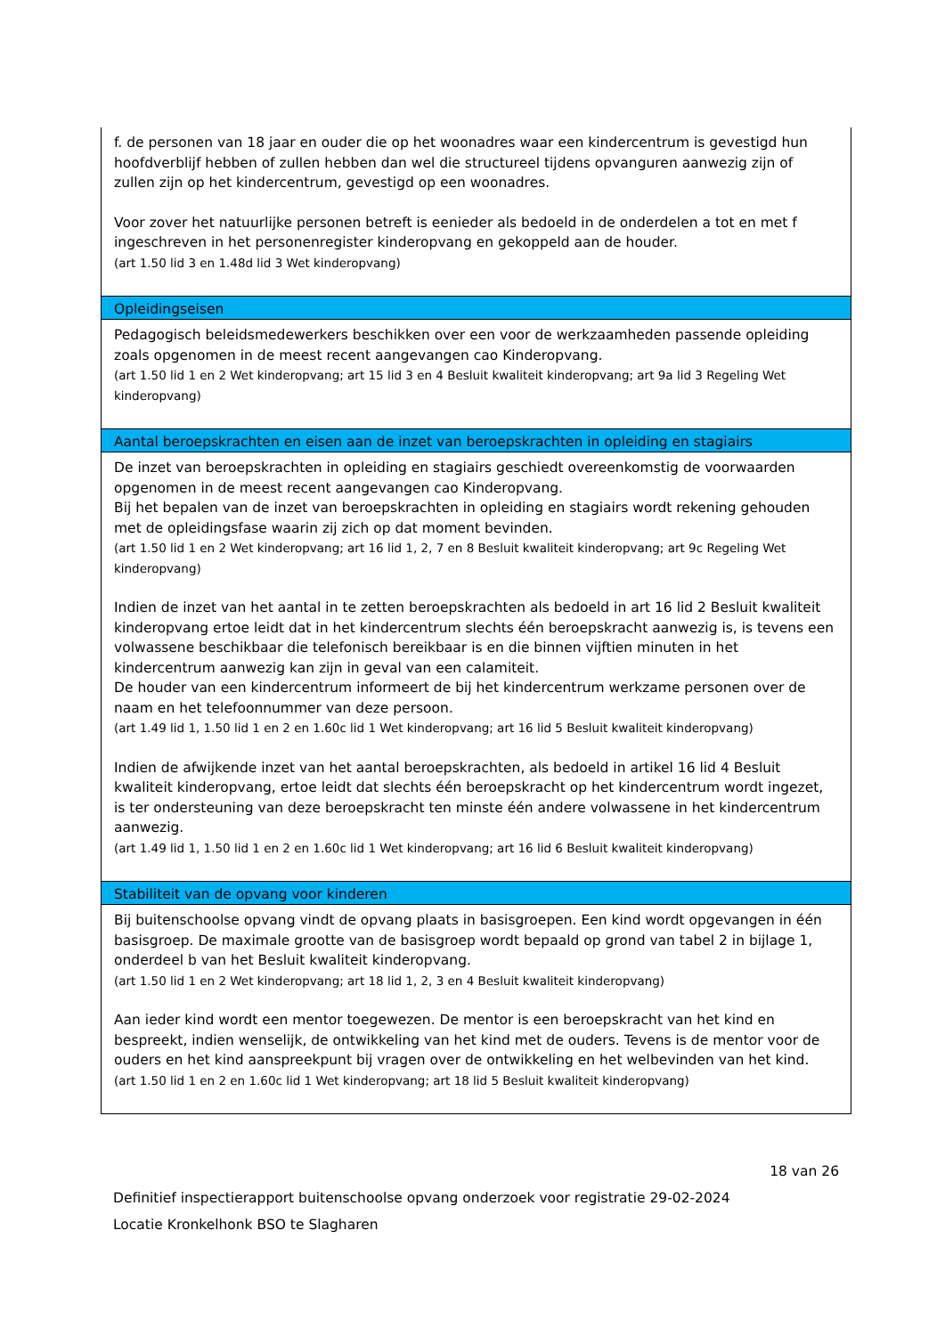| f. de personen van 18 jaar en ouder die op het woonadres waar een kindercentrum is gevestigd hun hoofdverblijf hebben of zullen hebben dan wel die structureel tijdens opvanguren aanwezig zijn of zullen zijn op het kindercentrum, gevestigd op een woonadres. Voor zover het natuurlijke personen betreft is eenieder als bedoeld in de onderdelen a tot en met f ingeschreven in het personenregister kinderopvang en gekoppeld aan de houder. (art 1.50 lid 3 en 1.48d lid 3 Wet kinderopvang) |
| Opleidingseisen |
| Pedagogisch beleidsmedewerkers beschikken over een voor de werkzaamheden passende opleiding zoals opgenomen in de meest recent aangevangen cao Kinderopvang. (art 1.50 lid 1 en 2 Wet kinderopvang; art 15 lid 3 en 4 Besluit kwaliteit kinderopvang; art 9a lid 3 Regeling Wet kinderopvang) |
| Aantal beroepskrachten en eisen aan de inzet van beroepskrachten in opleiding en stagiairs |
| De inzet van beroepskrachten in opleiding en stagiairs geschiedt overeenkomstig de voorwaarden opgenomen in de meest recent aangevangen cao Kinderopvang. Bij het bepalen van de inzet van beroepskrachten in opleiding en stagiairs wordt rekening gehouden met de opleidingsfase waarin zij zich op dat moment bevinden. (art 1.50 lid 1 en 2 Wet kinderopvang; art 16 lid 1, 2, 7 en 8 Besluit kwaliteit kinderopvang; art 9c Regeling Wet kinderopvang) Indien de inzet van het aantal in te zetten beroepskrachten als bedoeld in art 16 lid 2 Besluit kwaliteit kinderopvang ertoe leidt dat in het kindercentrum slechts één beroepskracht aanwezig is, is tevens een volwassene beschikbaar die telefonisch bereikbaar is en die binnen vijftien minuten in het kindercentrum aanwezig kan zijn in geval van een calamiteit. De houder van een kindercentrum informeert de bij het kindercentrum werkzame personen over de naam en het telefoonnummer van deze persoon. (art 1.49 lid 1, 1.50 lid 1 en 2 en 1.60c lid 1 Wet kinderopvang; art 16 lid 5 Besluit kwaliteit kinderopvang) Indien de afwijkende inzet van het aantal beroepskrachten, als bedoeld in artikel 16 lid 4 Besluit kwaliteit kinderopvang, ertoe leidt dat slechts één beroepskracht op het kindercentrum wordt ingezet, is ter ondersteuning van deze beroepskracht ten minste één andere volwassene in het kindercentrum aanwezig. (art 1.49 lid 1, 1.50 lid 1 en 2 en 1.60c lid 1 Wet kinderopvang; art 16 lid 6 Besluit kwaliteit kinderopvang) |
| Stabiliteit van de opvang voor kinderen |
| Bij buitenschoolse opvang vindt de opvang plaats in basisgroepen. Een kind wordt opgevangen in één basisgroep. De maximale grootte van de basisgroep wordt bepaald op grond van tabel 2 in bijlage 1, onderdeel b van het Besluit kwaliteit kinderopvang. (art 1.50 lid 1 en 2 Wet kinderopvang; art 18 lid 1, 2, 3 en 4 Besluit kwaliteit kinderopvang) Aan ieder kind wordt een mentor toegewezen. De mentor is een beroepskracht van het kind en bespreekt, indien wenselijk, de ontwikkeling van het kind met de ouders. Tevens is de mentor voor de ouders en het kind aanspreekpunt bij vragen over de ontwikkeling en het welbevinden van het kind. (art 1.50 lid 1 en 2 en 1.60c lid 1 Wet kinderopvang; art 18 lid 5 Besluit kwaliteit kinderopvang) |
18 van 26
Definitief inspectierapport buitenschoolse opvang onderzoek voor registratie 29-02-2024
Locatie Kronkelhonk BSO te Slagharen